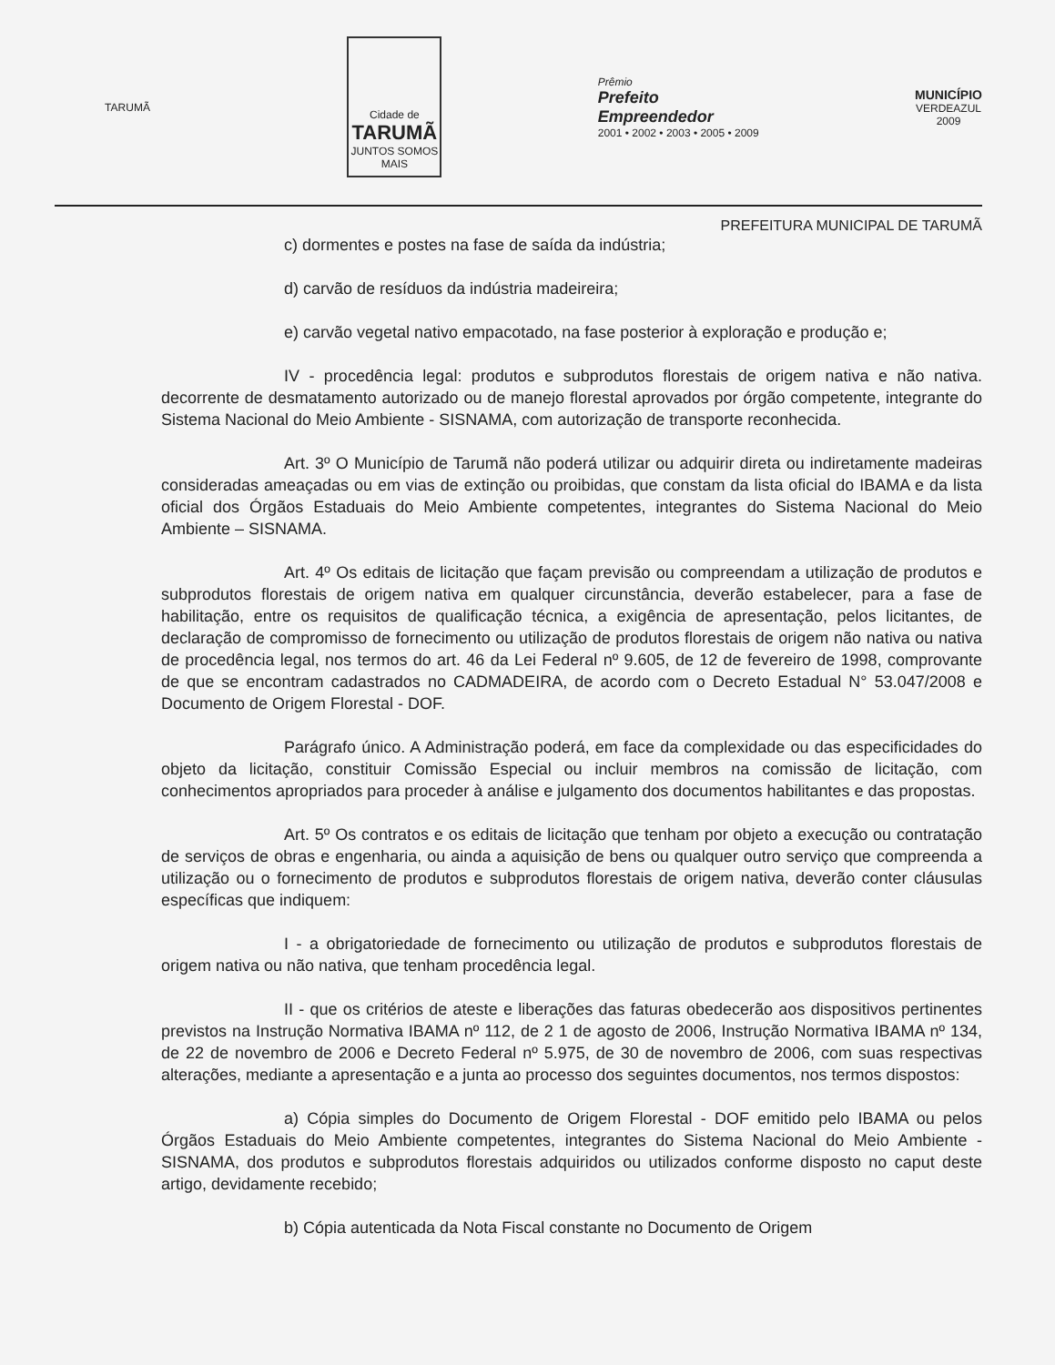TARUMÃ
Cidade de
TARUMÃ
JUNTOS SOMOS MAIS
Prêmio
Prefeito
Empreendedor
2001 • 2002 • 2003 • 2005 • 2009
MUNICÍPIO
VERDEAZUL
2009
PREFEITURA MUNICIPAL DE TARUMÃ
c) dormentes e postes na fase de saída da indústria;
d) carvão de resíduos da indústria madeireira;
e) carvão vegetal nativo empacotado, na fase posterior à exploração e produção e;
IV - procedência legal: produtos e subprodutos florestais de origem nativa e não nativa. decorrente de desmatamento autorizado ou de manejo florestal aprovados por órgão competente, integrante do Sistema Nacional do Meio Ambiente - SISNAMA, com autorização de transporte reconhecida.
Art. 3º O Município de Tarumã não poderá utilizar ou adquirir direta ou indiretamente madeiras consideradas ameaçadas ou em vias de extinção ou proibidas, que constam da lista oficial do IBAMA e da lista oficial dos Órgãos Estaduais do Meio Ambiente competentes, integrantes do Sistema Nacional do Meio Ambiente – SISNAMA.
Art. 4º Os editais de licitação que façam previsão ou compreendam a utilização de produtos e subprodutos florestais de origem nativa em qualquer circunstância, deverão estabelecer, para a fase de habilitação, entre os requisitos de qualificação técnica, a exigência de apresentação, pelos licitantes, de declaração de compromisso de fornecimento ou utilização de produtos florestais de origem não nativa ou nativa de procedência legal, nos termos do art. 46 da Lei Federal nº 9.605, de 12 de fevereiro de 1998, comprovante de que se encontram cadastrados no CADMADEIRA, de acordo com o Decreto Estadual N° 53.047/2008 e Documento de Origem Florestal - DOF.
Parágrafo único. A Administração poderá, em face da complexidade ou das especificidades do objeto da licitação, constituir Comissão Especial ou incluir membros na comissão de licitação, com conhecimentos apropriados para proceder à análise e julgamento dos documentos habilitantes e das propostas.
Art. 5º Os contratos e os editais de licitação que tenham por objeto a execução ou contratação de serviços de obras e engenharia, ou ainda a aquisição de bens ou qualquer outro serviço que compreenda a utilização ou o fornecimento de produtos e subprodutos florestais de origem nativa, deverão conter cláusulas específicas que indiquem:
I - a obrigatoriedade de fornecimento ou utilização de produtos e subprodutos florestais de origem nativa ou não nativa, que tenham procedência legal.
II - que os critérios de ateste e liberações das faturas obedecerão aos dispositivos pertinentes previstos na Instrução Normativa IBAMA nº 112, de 2 1 de agosto de 2006, Instrução Normativa IBAMA nº 134, de 22 de novembro de 2006 e Decreto Federal nº 5.975, de 30 de novembro de 2006, com suas respectivas alterações, mediante a apresentação e a junta ao processo dos seguintes documentos, nos termos dispostos:
a) Cópia simples do Documento de Origem Florestal - DOF emitido pelo IBAMA ou pelos Órgãos Estaduais do Meio Ambiente competentes, integrantes do Sistema Nacional do Meio Ambiente - SISNAMA, dos produtos e subprodutos florestais adquiridos ou utilizados conforme disposto no caput deste artigo, devidamente recebido;
b) Cópia autenticada da Nota Fiscal constante no Documento de Origem